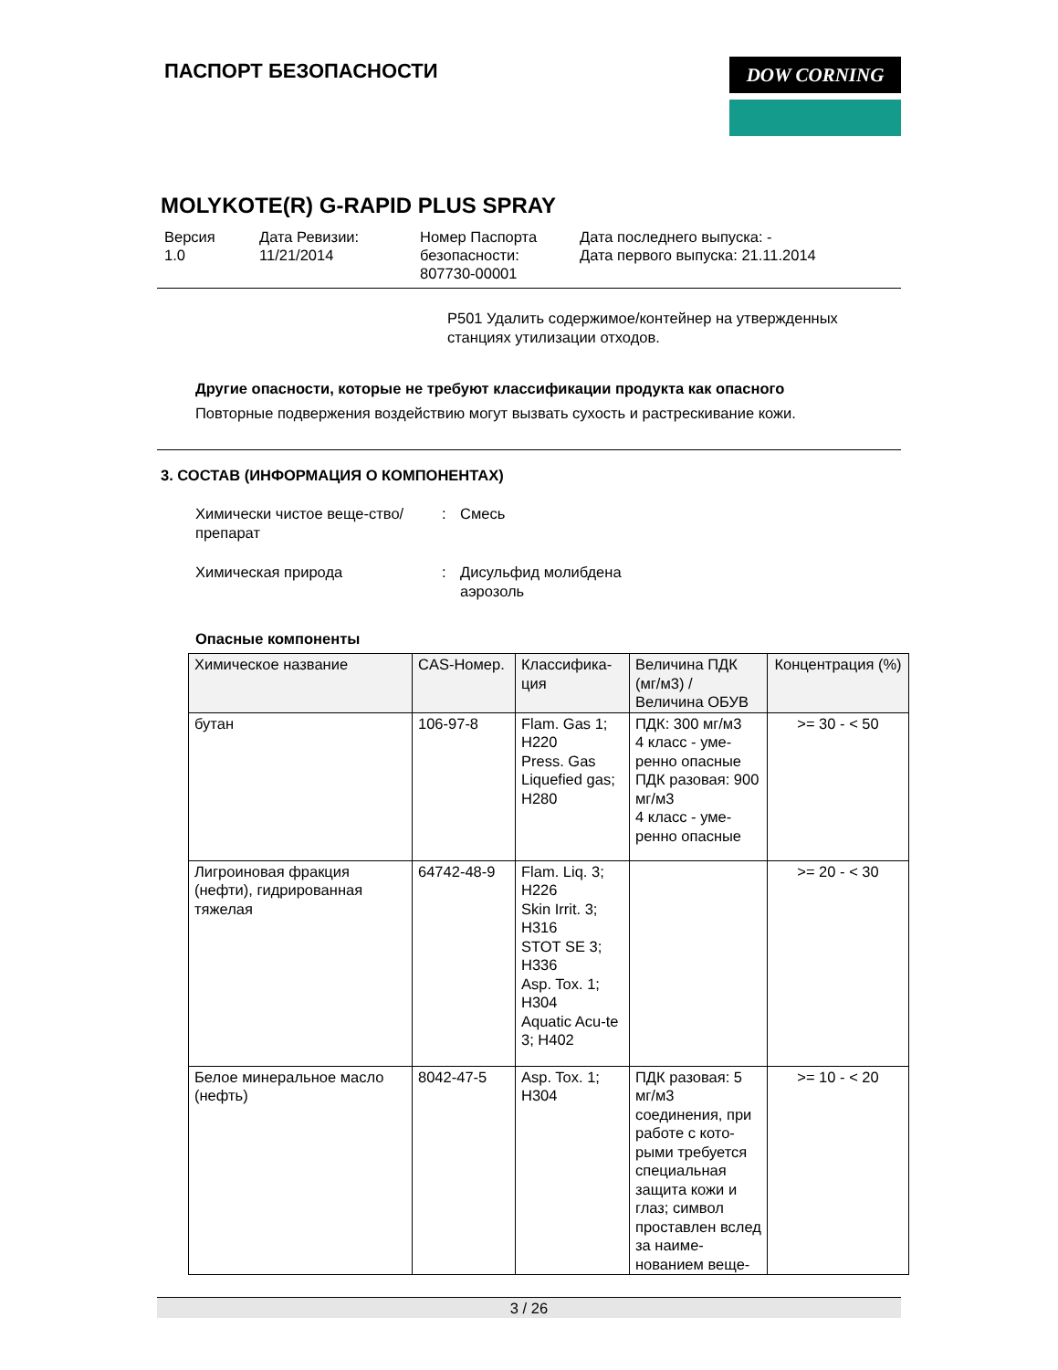ПАСПОРТ БЕЗОПАСНОСТИ
DOW CORNING
MOLYKOTE(R) G-RAPID PLUS SPRAY
Версия
1.0
Дата Ревизии:
11/21/2014
Номер Паспорта
безопасности:
807730-00001
Дата последнего выпуска: -
Дата первого выпуска: 21.11.2014
P501 Удалить содержимое/контейнер на утвержденных станциях утилизации отходов.
Другие опасности, которые не требуют классификации продукта как опасного
Повторные подвержения воздействию могут вызвать сухость и растрескивание кожи.
3. СОСТАВ (ИНФОРМАЦИЯ О КОМПОНЕНТАХ)
Химически чистое веще-ство/препарат
: Смесь
Химическая природа : Дисульфид молибдена
аэрозоль
Опасные компоненты
| Химическое название | CAS-Номер. | Классифика-ция | Величина ПДК (мг/м3) / Величина ОБУВ | Концентрация (%) |
| --- | --- | --- | --- | --- |
| бутан | 106-97-8 | Flam. Gas 1; H220 Press. Gas Liquefied gas; H280 | ПДК: 300 мг/м3 4 класс - уме-ренно опасные ПДК разовая: 900 мг/м3 4 класс - уме-ренно опасные | >= 30 - < 50 |
| Лигроиновая фракция (нефти), гидрированная тяжелая | 64742-48-9 | Flam. Liq. 3; H226 Skin Irrit. 3; H316 STOT SE 3; H336 Asp. Tox. 1; H304 Aquatic Acu-te 3; H402 | | >= 20 - < 30 |
| Белое минеральное масло (нефть) | 8042-47-5 | Asp. Tox. 1; H304 | ПДК разовая: 5 мг/м3 соединения, при работе с кото-рыми требуется специальная защита кожи и глаз; символ проставлен вслед за наиме-нованием веще- | >= 10 - < 20 |
3 / 26